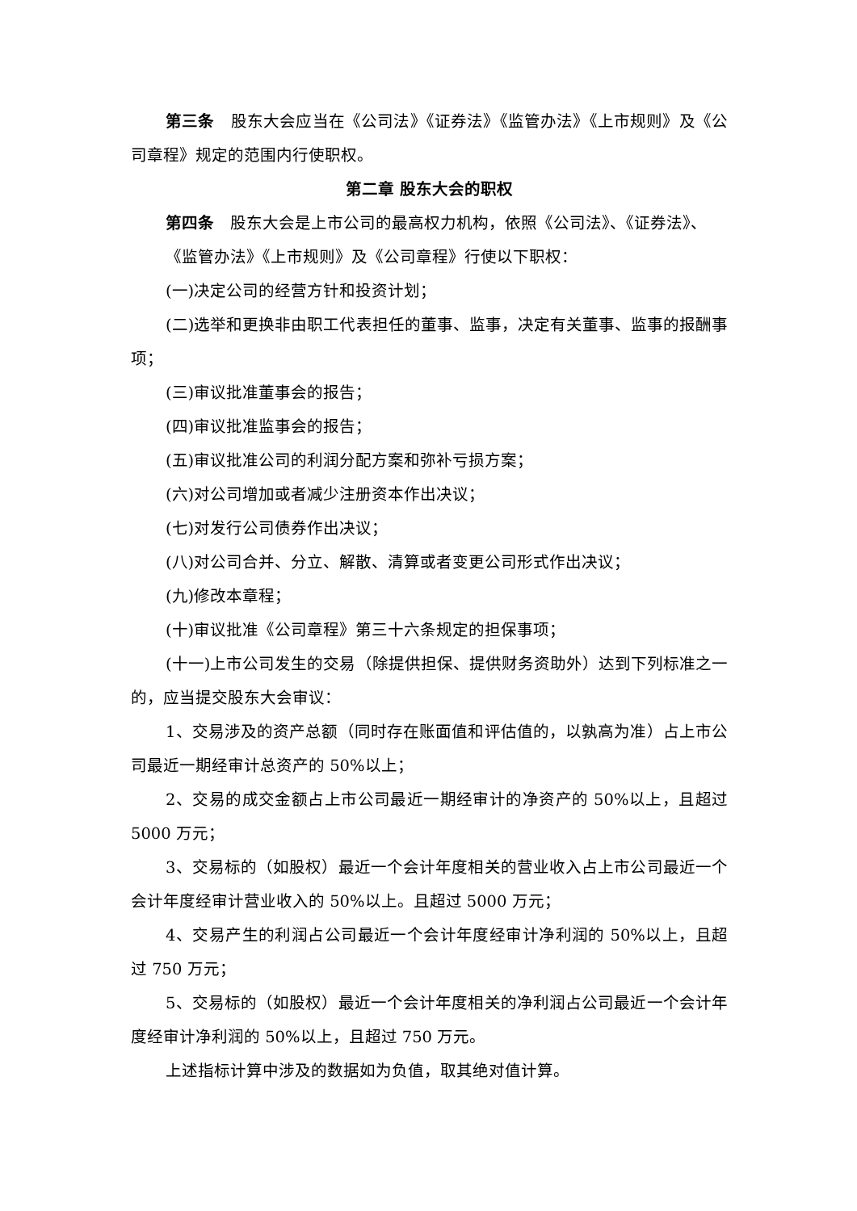第三条　股东大会应当在《公司法》《证券法》《监管办法》《上市规则》及《公司章程》规定的范围内行使职权。
第二章 股东大会的职权
第四条　股东大会是上市公司的最高权力机构，依照《公司法》、《证券法》、
《监管办法》《上市规则》及《公司章程》行使以下职权：
(一)决定公司的经营方针和投资计划；
(二)选举和更换非由职工代表担任的董事、监事，决定有关董事、监事的报酬事项；
(三)审议批准董事会的报告；
(四)审议批准监事会的报告；
(五)审议批准公司的利润分配方案和弥补亏损方案；
(六)对公司增加或者减少注册资本作出决议；
(七)对发行公司债券作出决议；
(八)对公司合并、分立、解散、清算或者变更公司形式作出决议；
(九)修改本章程；
(十)审议批准《公司章程》第三十六条规定的担保事项；
(十一)上市公司发生的交易（除提供担保、提供财务资助外）达到下列标准之一的，应当提交股东大会审议：
1、交易涉及的资产总额（同时存在账面值和评估值的，以孰高为准）占上市公司最近一期经审计总资产的 50%以上；
2、交易的成交金额占上市公司最近一期经审计的净资产的 50%以上，且超过 5000 万元；
3、交易标的（如股权）最近一个会计年度相关的营业收入占上市公司最近一个会计年度经审计营业收入的 50%以上。且超过 5000 万元；
4、交易产生的利润占公司最近一个会计年度经审计净利润的 50%以上，且超过 750 万元；
5、交易标的（如股权）最近一个会计年度相关的净利润占公司最近一个会计年度经审计净利润的 50%以上，且超过 750 万元。
上述指标计算中涉及的数据如为负值，取其绝对值计算。